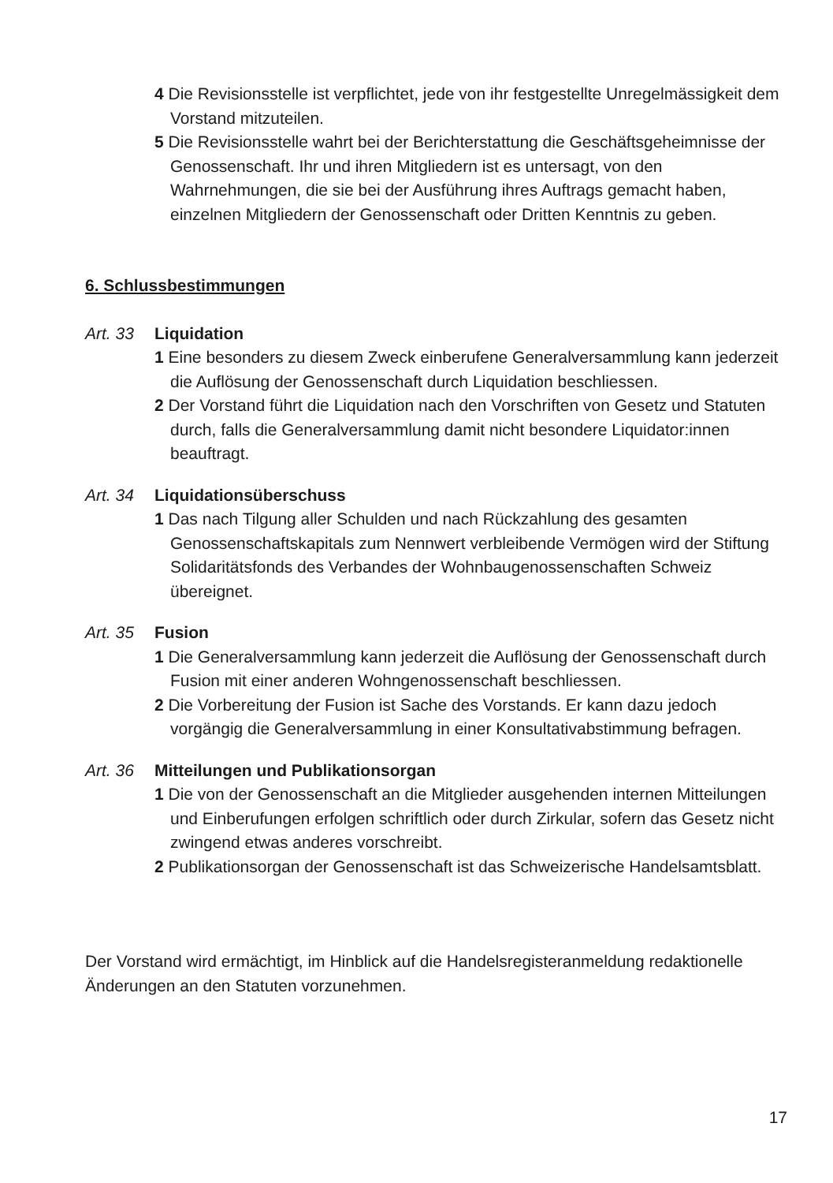4 Die Revisionsstelle ist verpflichtet, jede von ihr festgestellte Unregel­mässigkeit dem Vorstand mitzuteilen.
5 Die Revisionsstelle wahrt bei der Berichterstattung die Geschäftsge­heimnisse der Genossenschaft. Ihr und ihren Mitgliedern ist es untersagt, von den Wahrnehmungen, die sie bei der Ausführung ihres Auftrags gemacht haben, einzelnen Mitgliedern der Genossenschaft oder Dritten Kenntnis zu geben.
6. Schlussbestimmungen
Art. 33 Liquidation
1 Eine besonders zu diesem Zweck einberufene Generalversammlung kann jederzeit die Auflösung der Genossenschaft durch Liquidation beschliessen.
2 Der Vorstand führt die Liquidation nach den Vorschriften von Gesetz und Statuten durch, falls die Generalversammlung damit nicht besondere Liquidator:innen beauftragt.
Art. 34 Liquidationsüberschuss
1 Das nach Tilgung aller Schulden und nach Rückzahlung des gesamten Genossenschaftskapitals zum Nennwert verbleibende Vermögen wird der Stiftung Solidaritätsfonds des Verbandes der Wohnbaugenossen­schaften Schweiz übereignet.
Art. 35 Fusion
1 Die Generalversammlung kann jederzeit die Auflösung der Genossen­schaft durch Fusion mit einer anderen Wohngenossenschaft beschliessen.
2 Die Vorbereitung der Fusion ist Sache des Vorstands. Er kann dazu jedoch vorgängig die Generalversammlung in einer Konsultativabstimmung befragen.
Art. 36 Mitteilungen und Publikationsorgan
1 Die von der Genossenschaft an die Mitglieder ausgehenden internen Mitteilungen und Einberufungen erfolgen schriftlich oder durch Zirkular, sofern das Gesetz nicht zwingend etwas anderes vorschreibt.
2 Publikationsorgan der Genossenschaft ist das Schweizerische Handelsamtsblatt.
Der Vorstand wird ermächtigt, im Hinblick auf die Handelsregisteranmeldung redaktionelle Änderungen an den Statuten vorzunehmen.
17